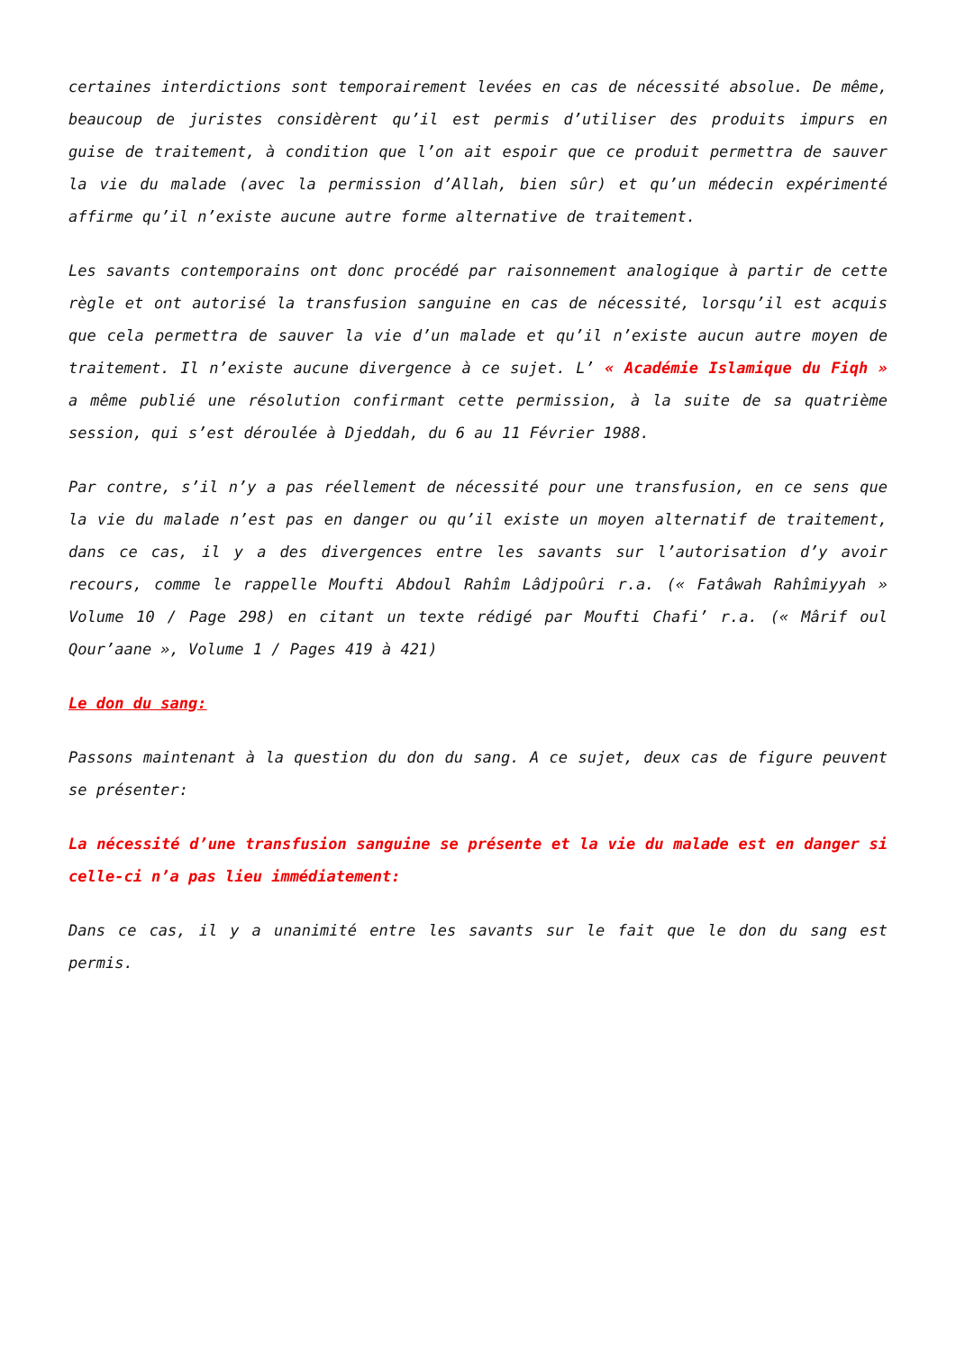certaines interdictions sont temporairement levées en cas de nécessité absolue. De même, beaucoup de juristes considèrent qu’il est permis d’utiliser des produits impurs en guise de traitement, à condition que l’on ait espoir que ce produit permettra de sauver la vie du malade (avec la permission d’Allah, bien sûr) et qu’un médecin expérimenté affirme qu’il n’existe aucune autre forme alternative de traitement.
Les savants contemporains ont donc procédé par raisonnement analogique à partir de cette règle et ont autorisé la transfusion sanguine en cas de nécessité, lorsqu’il est acquis que cela permettra de sauver la vie d’un malade et qu’il n’existe aucun autre moyen de traitement. Il n’existe aucune divergence à ce sujet. L’ « Académie Islamique du Fiqh » a même publié une résolution confirmant cette permission, à la suite de sa quatrième session, qui s’est déroulée à Djeddah, du 6 au 11 Février 1988.
Par contre, s’il n’y a pas réellement de nécessité pour une transfusion, en ce sens que la vie du malade n’est pas en danger ou qu’il existe un moyen alternatif de traitement, dans ce cas, il y a des divergences entre les savants sur l’autorisation d’y avoir recours, comme le rappelle Moufti Abdoul Rahîm Lâdjpoûri r.a. (« Fatâwah Rahîmiyyah » Volume 10 / Page 298) en citant un texte rédigé par Moufti Chafi’ r.a. (« Mârif oul Qour’aane », Volume 1 / Pages 419 à 421)
Le don du sang:
Passons maintenant à la question du don du sang. A ce sujet, deux cas de figure peuvent se présenter:
La nécessité d’une transfusion sanguine se présente et la vie du malade est en danger si celle-ci n’a pas lieu immédiatement:
Dans ce cas, il y a unanimité entre les savants sur le fait que le don du sang est permis.